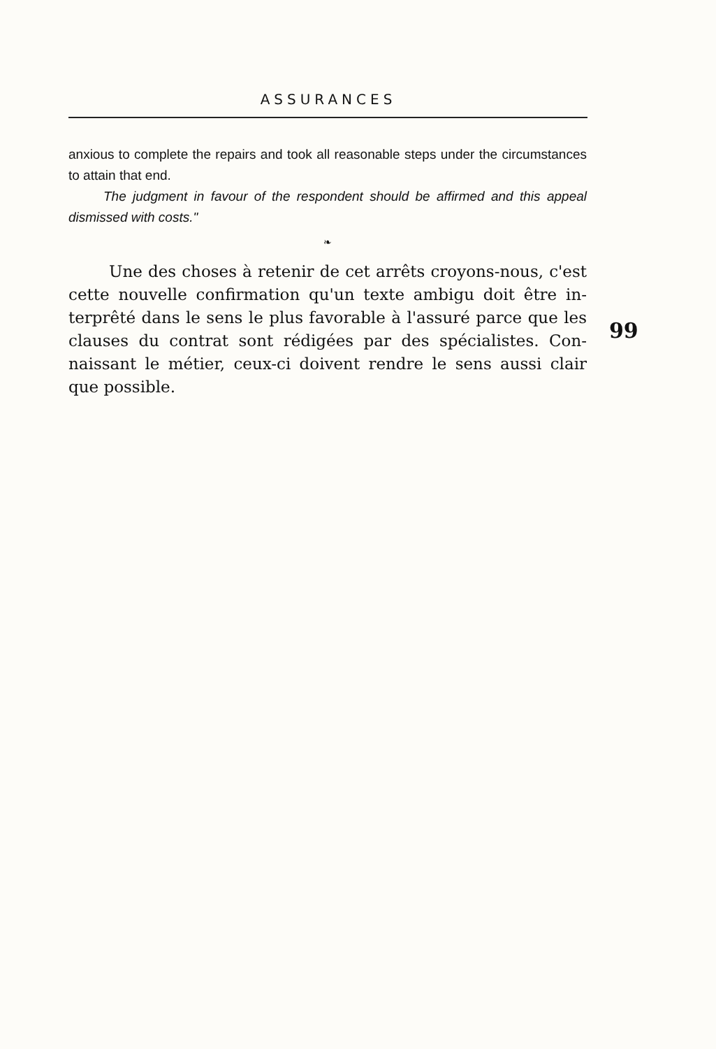ASSURANCES
anxious to complete the repairs and took all reasonable steps under the circumstances to attain that end.
The judgment in favour of the respondent should be affirmed and this appeal dismissed with costs."
❧
Une des choses à retenir de cet arrêts croyons-nous, c'est cette nouvelle confirmation qu'un texte ambigu doit être in­terprêté dans le sens le plus favorable à l'assuré parce que les clauses du contrat sont rédigées par des spécialistes. Con­naissant le métier, ceux-ci doivent rendre le sens aussi clair que possible.
99